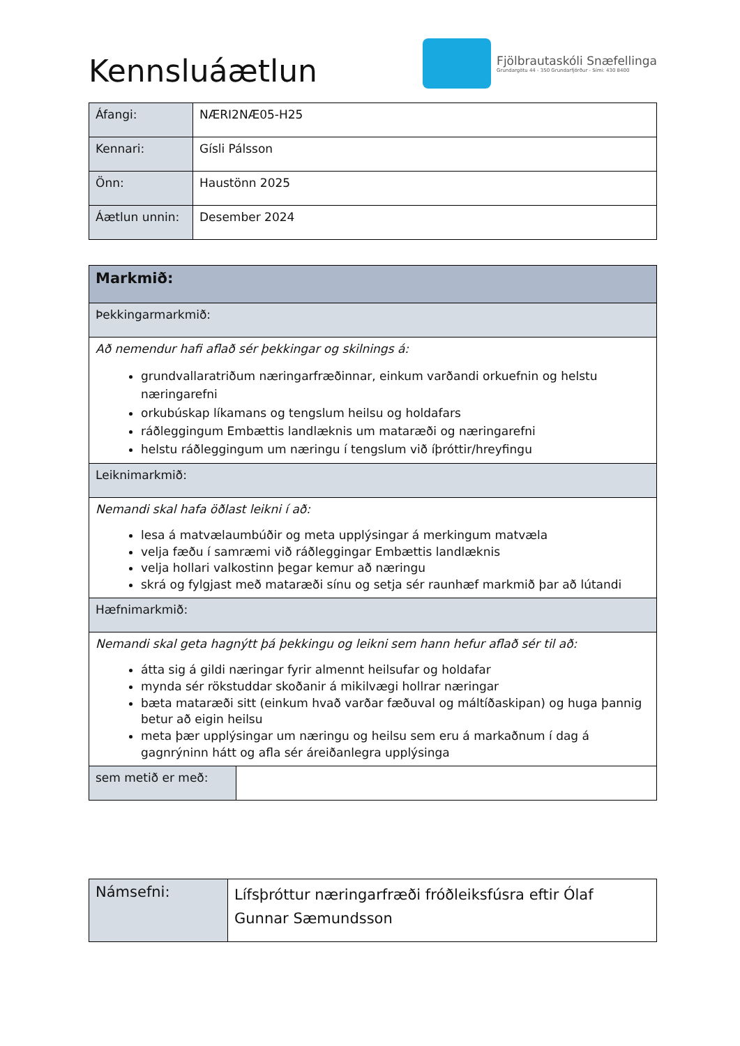Kennsluáætlun
Fjölbrautaskóli Snæfellinga
Grundargötu 44 - 350 Grundarfjörður - Sími: 430 8400
| Áfangi: | NÆRI2NÆ05-H25 |
| Kennari: | Gísli Pálsson |
| Önn: | Haustönn 2025 |
| Áætlun unnin: | Desember 2024 |
| Markmið: | |
| Þekkingarmarkmið: | |
| Að nemendur hafi aflað sér þekkingar og skilnings á: grundvallaratriðum næringarfræðinnar, einkum varðandi orkuefnin og helstu næringarefni orkubúskap líkamans og tengslum heilsu og holdafars ráðleggingum Embættis landlæknis um mataræði og næringarefni helstu ráðleggingum um næringu í tengslum við íþróttir/hreyfingu | |
| Leiknimarkmið: | |
| Nemandi skal hafa öðlast leikni í að: lesa á matvælaumbúðir og meta upplýsingar á merkingum matvæla velja fæðu í samræmi við ráðleggingar Embættis landlæknis velja hollari valkostinn þegar kemur að næringu skrá og fylgjast með mataræði sínu og setja sér raunhæf markmið þar að lútandi | |
| Hæfnimarkmið: | |
| Nemandi skal geta hagnýtt þá þekkingu og leikni sem hann hefur aflað sér til að: átta sig á gildi næringar fyrir almennt heilsufar og holdafar mynda sér rökstuddar skoðanir á mikilvægi hollrar næringar bæta mataræði sitt (einkum hvað varðar fæðuval og máltíðaskipan) og huga þannig betur að eigin heilsu meta þær upplýsingar um næringu og heilsu sem eru á markaðnum í dag á gagnrýninn hátt og afla sér áreiðanlegra upplýsinga | |
| sem metið er með: | |
| Námsefni: | Lífsþróttur næringarfræði fróðleiksfúsra eftir Ólaf Gunnar Sæmundsson |